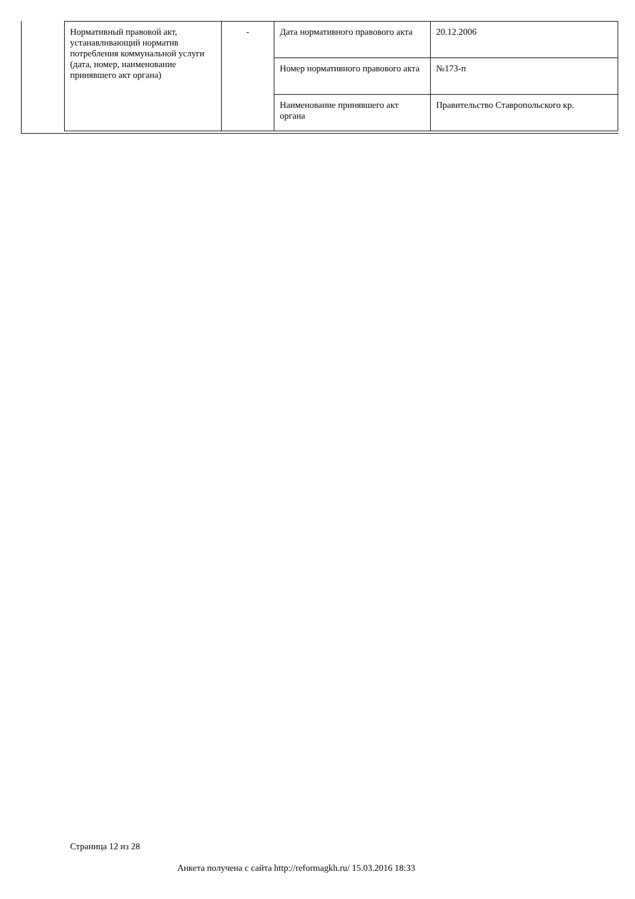| Нормативный правовой акт, устанавливающий норматив потребления коммунальной услуги (дата, номер, наименование принявшего акт органа) | - | Дата нормативного правового акта | 20.12.2006 |
| | | Номер нормативного правового акта | №173-п |
| | | Наименование принявшего акт органа | Правительство Ставропольского кр. |
Страница 12 из 28
Анкета получена с сайта http://reformagkh.ru/ 15.03.2016 18:33